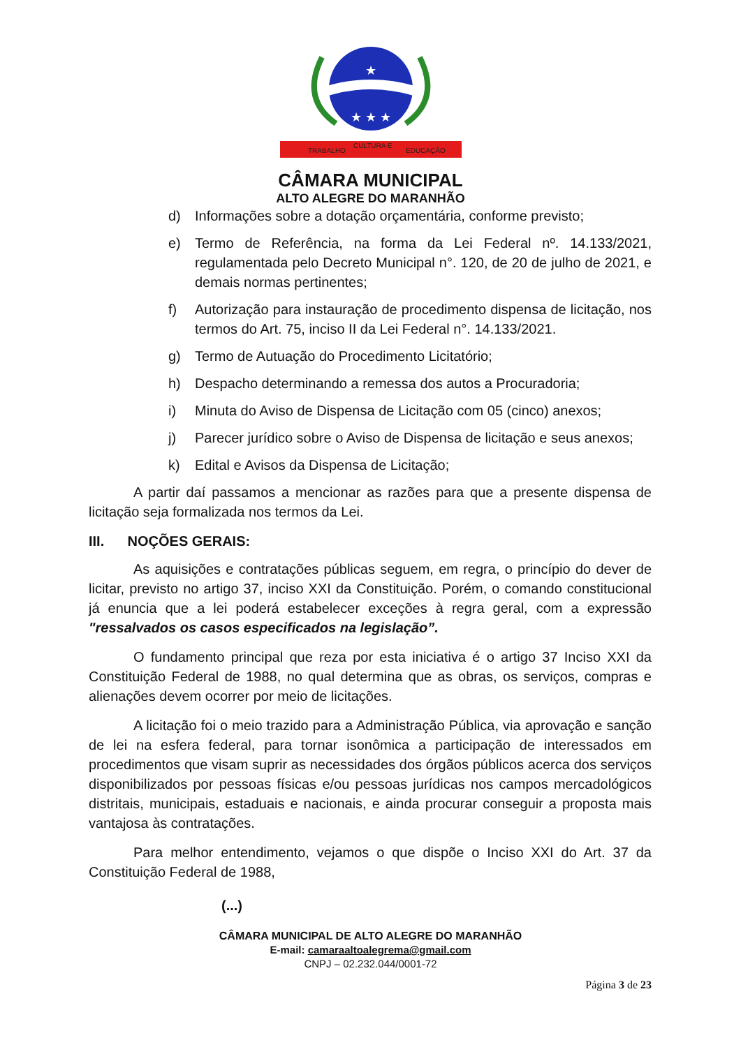★
★ ★ ★
TRABALHO
CULTURA E
EDUCAÇÃO
CÂMARA MUNICIPAL
ALTO ALEGRE DO MARANHÃO
d) Informações sobre a dotação orçamentária, conforme previsto;
e) Termo de Referência, na forma da Lei Federal nº. 14.133/2021, regulamentada pelo Decreto Municipal n°. 120, de 20 de julho de 2021, e demais normas pertinentes;
f) Autorização para instauração de procedimento dispensa de licitação, nos termos do Art. 75, inciso II da Lei Federal n°. 14.133/2021.
g) Termo de Autuação do Procedimento Licitatório;
h) Despacho determinando a remessa dos autos a Procuradoria;
i) Minuta do Aviso de Dispensa de Licitação com 05 (cinco) anexos;
j) Parecer jurídico sobre o Aviso de Dispensa de licitação e seus anexos;
k) Edital e Avisos da Dispensa de Licitação;
A partir daí passamos a mencionar as razões para que a presente dispensa de licitação seja formalizada nos termos da Lei.
III. NOÇÕES GERAIS:
As aquisições e contratações públicas seguem, em regra, o princípio do dever de licitar, previsto no artigo 37, inciso XXI da Constituição. Porém, o comando constitucional já enuncia que a lei poderá estabelecer exceções à regra geral, com a expressão "ressalvados os casos especificados na legislação”.
O fundamento principal que reza por esta iniciativa é o artigo 37 Inciso XXI da Constituição Federal de 1988, no qual determina que as obras, os serviços, compras e alienações devem ocorrer por meio de licitações.
A licitação foi o meio trazido para a Administração Pública, via aprovação e sanção de lei na esfera federal, para tornar isonômica a participação de interessados em procedimentos que visam suprir as necessidades dos órgãos públicos acerca dos serviços disponibilizados por pessoas físicas e/ou pessoas jurídicas nos campos mercadológicos distritais, municipais, estaduais e nacionais, e ainda procurar conseguir a proposta mais vantajosa às contratações.
Para melhor entendimento, vejamos o que dispõe o Inciso XXI do Art. 37 da Constituição Federal de 1988,
(...)
CÂMARA MUNICIPAL DE ALTO ALEGRE DO MARANHÃO
E-mail: camaraaltoalegrema@gmail.com
CNPJ – 02.232.044/0001-72
Página 3 de 23